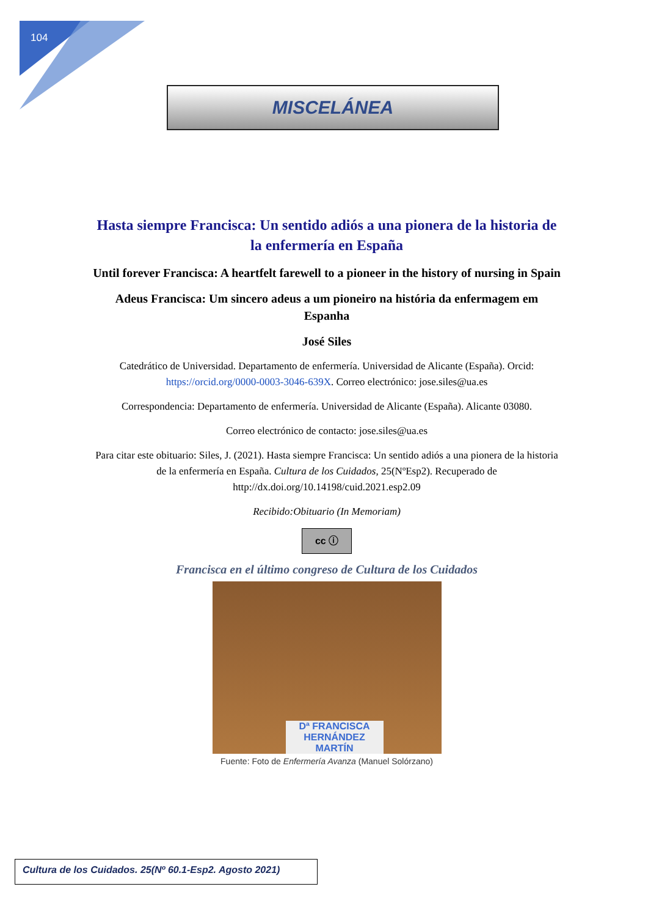104
MISCELÁNEA
Hasta siempre Francisca: Un sentido adiós a una pionera de la historia de la enfermería en España
Until forever Francisca: A heartfelt farewell to a pioneer in the history of nursing in Spain
Adeus Francisca: Um sincero adeus a um pioneiro na história da enfermagem em Espanha
José Siles
Catedrático de Universidad. Departamento de enfermería. Universidad de Alicante (España). Orcid: https://orcid.org/0000-0003-3046-639X. Correo electrónico: jose.siles@ua.es
Correspondencia: Departamento de enfermería. Universidad de Alicante (España). Alicante 03080.
Correo electrónico de contacto: jose.siles@ua.es
Para citar este obituario: Siles, J. (2021). Hasta siempre Francisca: Un sentido adiós a una pionera de la historia de la enfermería en España. Cultura de los Cuidados, 25(NºEsp2). Recuperado de http://dx.doi.org/10.14198/cuid.2021.esp2.09
Recibido:Obituario (In Memoriam)
cc ⓘ
Francisca en el último congreso de Cultura de los Cuidados
Dª FRANCISCA HERNÁNDEZ MARTÍN
Fuente: Foto de Enfermería Avanza (Manuel Solórzano)
Cultura de los Cuidados. 25(Nº 60.1-Esp2. Agosto 2021)